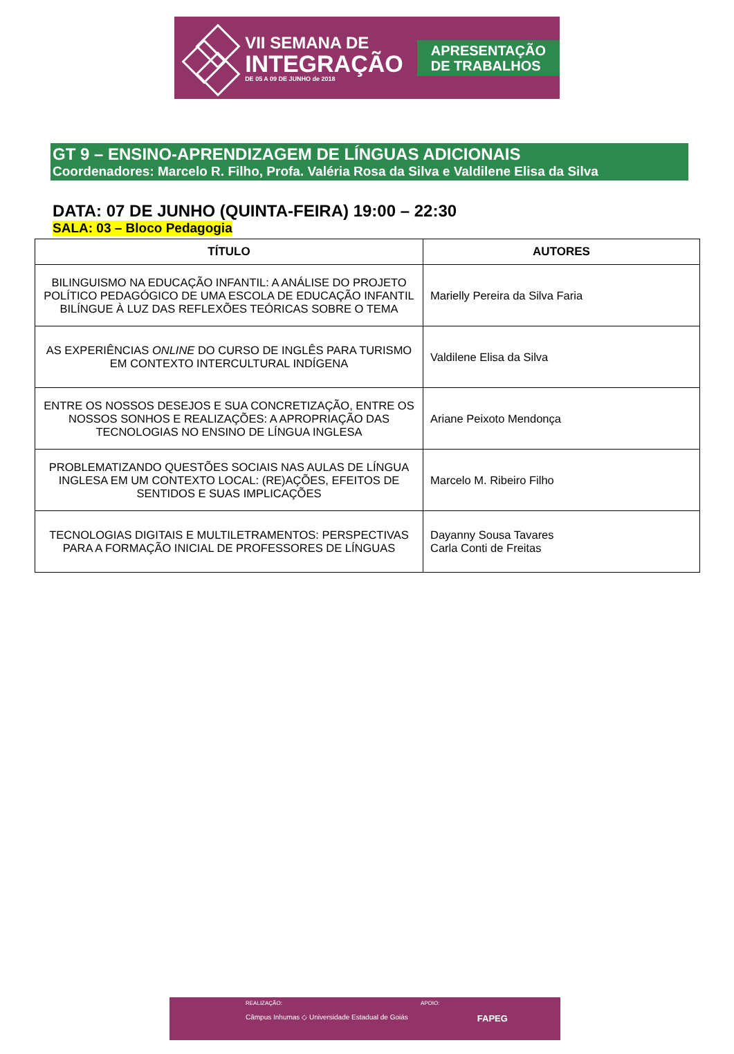VII SEMANA DE
INTEGRAÇÃO
DE 05 A 09 DE JUNHO de 2018
APRESENTAÇÃO
DE TRABALHOS
GT 9 – ENSINO-APRENDIZAGEM DE LÍNGUAS ADICIONAIS
Coordenadores: Marcelo R. Filho, Profa. Valéria Rosa da Silva e Valdilene Elisa da Silva
DATA: 07 DE JUNHO (QUINTA-FEIRA) 19:00 – 22:30
SALA: 03 – Bloco Pedagogia
| TÍTULO | AUTORES |
| --- | --- |
| BILINGUISMO NA EDUCAÇÃO INFANTIL: A ANÁLISE DO PROJETO POLÍTICO PEDAGÓGICO DE UMA ESCOLA DE EDUCAÇÃO INFANTIL BILÍNGUE À LUZ DAS REFLEXÕES TEÓRICAS SOBRE O TEMA | Marielly Pereira da Silva Faria |
| AS EXPERIÊNCIAS ONLINE DO CURSO DE INGLÊS PARA TURISMO EM CONTEXTO INTERCULTURAL INDÍGENA | Valdilene Elisa da Silva |
| ENTRE OS NOSSOS DESEJOS E SUA CONCRETIZAÇÃO, ENTRE OS NOSSOS SONHOS E REALIZAÇÕES: A APROPRIAÇÃO DAS TECNOLOGIAS NO ENSINO DE LÍNGUA INGLESA | Ariane Peixoto Mendonça |
| PROBLEMATIZANDO QUESTÕES SOCIAIS NAS AULAS DE LÍNGUA INGLESA EM UM CONTEXTO LOCAL: (RE)AÇÕES, EFEITOS DE SENTIDOS E SUAS IMPLICAÇÕES | Marcelo M. Ribeiro Filho |
| TECNOLOGIAS DIGITAIS E MULTILETRAMENTOS: PERSPECTIVAS PARA A FORMAÇÃO INICIAL DE PROFESSORES DE LÍNGUAS | Dayanny Sousa Tavares Carla Conti de Freitas |
REALIZAÇÃO: APOIO:
Câmpus Inhumas ◇ Universidade Estadual de Goiás FAPEG